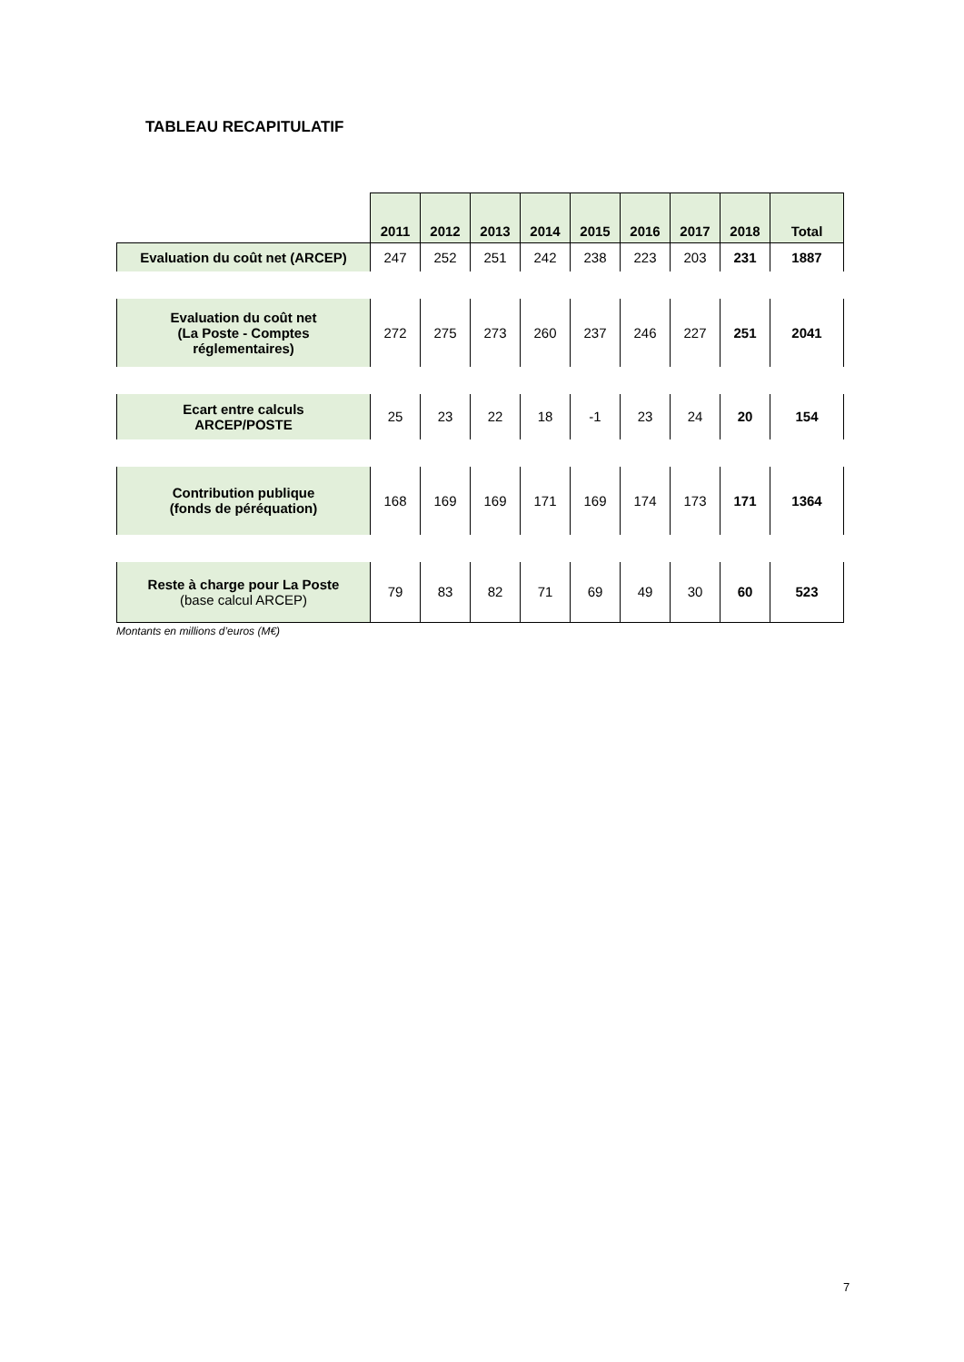TABLEAU RECAPITULATIF
| | 2011 | 2012 | 2013 | 2014 | 2015 | 2016 | 2017 | 2018 | Total |
| Evaluation du coût net (ARCEP) | 247 | 252 | 251 | 242 | 238 | 223 | 203 | 231 | 1887 |
| Evaluation du coût net (La Poste - Comptes réglementaires) | 272 | 275 | 273 | 260 | 237 | 246 | 227 | 251 | 2041 |
| Ecart entre calculs ARCEP/POSTE | 25 | 23 | 22 | 18 | -1 | 23 | 24 | 20 | 154 |
| Contribution publique (fonds de péréquation) | 168 | 169 | 169 | 171 | 169 | 174 | 173 | 171 | 1364 |
| Reste à charge pour La Poste (base calcul ARCEP) | 79 | 83 | 82 | 71 | 69 | 49 | 30 | 60 | 523 |
Montants en millions d’euros (M€)
7